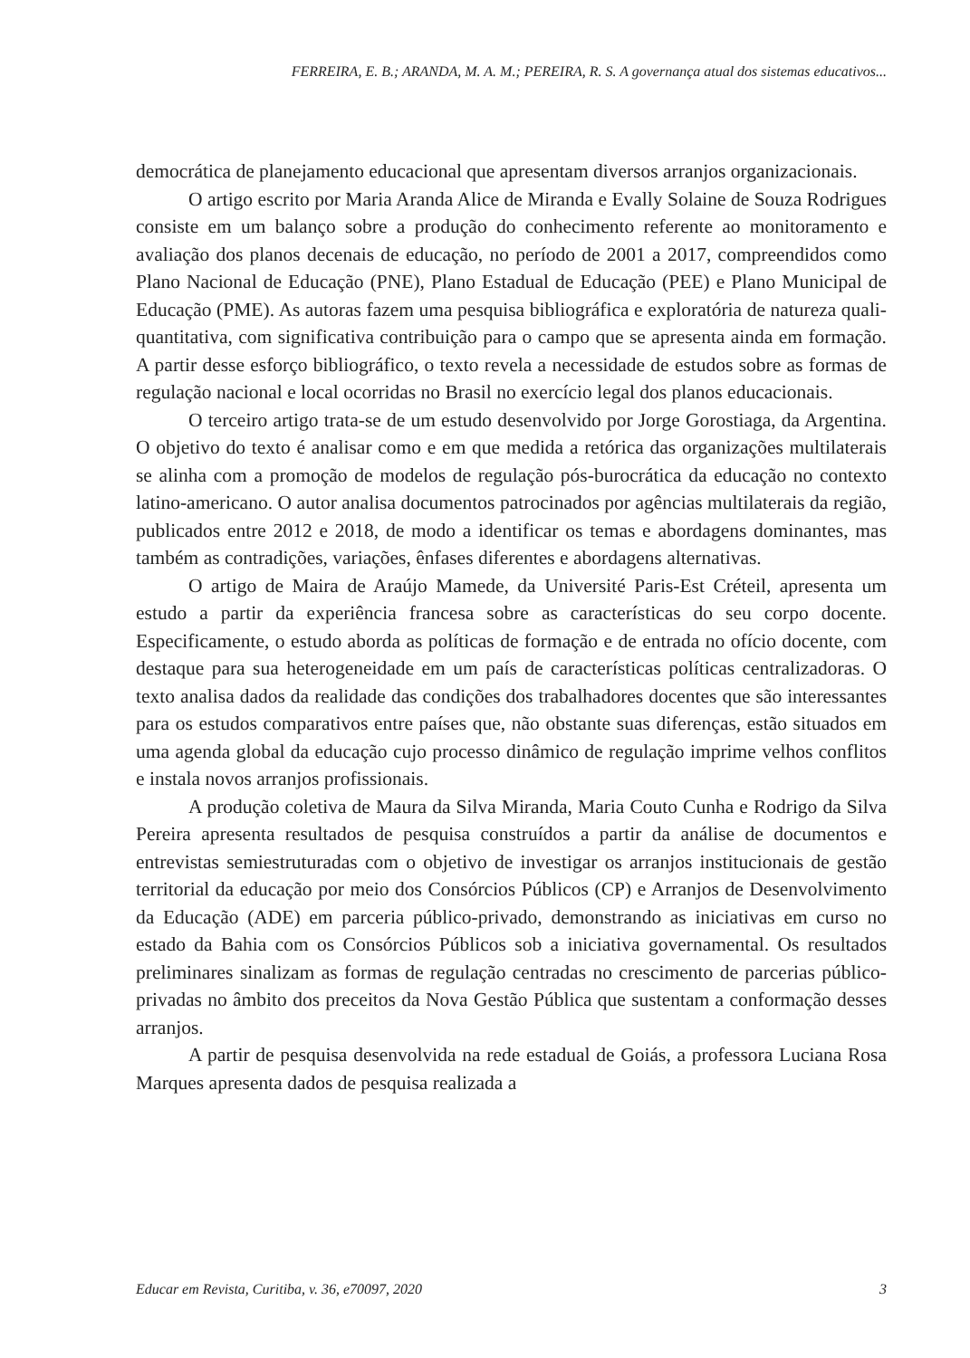FERREIRA, E. B.; ARANDA, M. A. M.; PEREIRA, R. S. A governança atual dos sistemas educativos...
democrática de planejamento educacional que apresentam diversos arranjos organizacionais.
O artigo escrito por Maria Aranda Alice de Miranda e Evally Solaine de Souza Rodrigues consiste em um balanço sobre a produção do conhecimento referente ao monitoramento e avaliação dos planos decenais de educação, no período de 2001 a 2017, compreendidos como Plano Nacional de Educação (PNE), Plano Estadual de Educação (PEE) e Plano Municipal de Educação (PME). As autoras fazem uma pesquisa bibliográfica e exploratória de natureza quali-quantitativa, com significativa contribuição para o campo que se apresenta ainda em formação. A partir desse esforço bibliográfico, o texto revela a necessidade de estudos sobre as formas de regulação nacional e local ocorridas no Brasil no exercício legal dos planos educacionais.
O terceiro artigo trata-se de um estudo desenvolvido por Jorge Gorostiaga, da Argentina. O objetivo do texto é analisar como e em que medida a retórica das organizações multilaterais se alinha com a promoção de modelos de regulação pós-burocrática da educação no contexto latino-americano. O autor analisa documentos patrocinados por agências multilaterais da região, publicados entre 2012 e 2018, de modo a identificar os temas e abordagens dominantes, mas também as contradições, variações, ênfases diferentes e abordagens alternativas.
O artigo de Maira de Araújo Mamede, da Université Paris-Est Créteil, apresenta um estudo a partir da experiência francesa sobre as características do seu corpo docente. Especificamente, o estudo aborda as políticas de formação e de entrada no ofício docente, com destaque para sua heterogeneidade em um país de características políticas centralizadoras. O texto analisa dados da realidade das condições dos trabalhadores docentes que são interessantes para os estudos comparativos entre países que, não obstante suas diferenças, estão situados em uma agenda global da educação cujo processo dinâmico de regulação imprime velhos conflitos e instala novos arranjos profissionais.
A produção coletiva de Maura da Silva Miranda, Maria Couto Cunha e Rodrigo da Silva Pereira apresenta resultados de pesquisa construídos a partir da análise de documentos e entrevistas semiestruturadas com o objetivo de investigar os arranjos institucionais de gestão territorial da educação por meio dos Consórcios Públicos (CP) e Arranjos de Desenvolvimento da Educação (ADE) em parceria público-privado, demonstrando as iniciativas em curso no estado da Bahia com os Consórcios Públicos sob a iniciativa governamental. Os resultados preliminares sinalizam as formas de regulação centradas no crescimento de parcerias público-privadas no âmbito dos preceitos da Nova Gestão Pública que sustentam a conformação desses arranjos.
A partir de pesquisa desenvolvida na rede estadual de Goiás, a professora Luciana Rosa Marques apresenta dados de pesquisa realizada a
Educar em Revista, Curitiba, v. 36, e70097, 2020 3